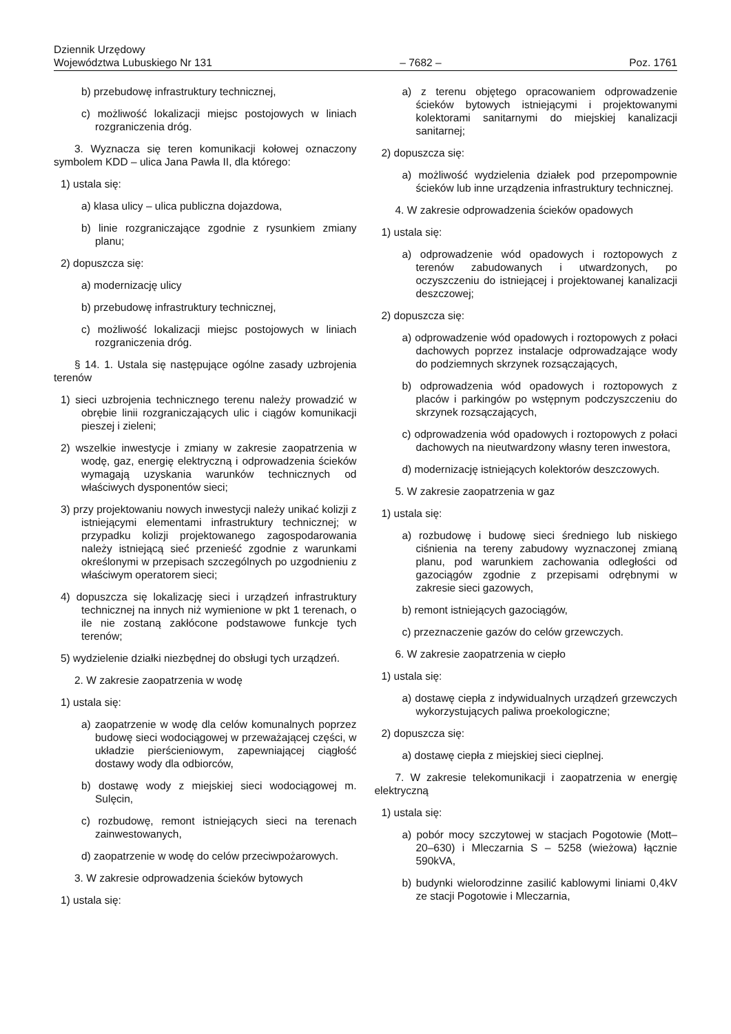Dziennik Urzędowy
Województwa Lubuskiego Nr 131 – 7682 – Poz. 1761
b) przebudowę infrastruktury technicznej,
c) możliwość lokalizacji miejsc postojowych w liniach rozgraniczenia dróg.
3. Wyznacza się teren komunikacji kołowej oznaczony symbolem KDD – ulica Jana Pawła II, dla którego:
1) ustala się:
a) klasa ulicy – ulica publiczna dojazdowa,
b) linie rozgraniczające zgodnie z rysunkiem zmiany planu;
2) dopuszcza się:
a) modernizację ulicy
b) przebudowę infrastruktury technicznej,
c) możliwość lokalizacji miejsc postojowych w liniach rozgraniczenia dróg.
§ 14. 1. Ustala się następujące ogólne zasady uzbrojenia terenów
1) sieci uzbrojenia technicznego terenu należy prowadzić w obrębie linii rozgraniczających ulic i ciągów komunikacji pieszej i zieleni;
2) wszelkie inwestycje i zmiany w zakresie zaopatrzenia w wodę, gaz, energię elektryczną i odprowadzenia ścieków wymagają uzyskania warunków technicznych od właściwych dysponentów sieci;
3) przy projektowaniu nowych inwestycji należy unikać kolizji z istniejącymi elementami infrastruktury technicznej; w przypadku kolizji projektowanego zagospodarowania należy istniejącą sieć przenieść zgodnie z warunkami określonymi w przepisach szczególnych po uzgodnieniu z właściwym operatorem sieci;
4) dopuszcza się lokalizację sieci i urządzeń infrastruktury technicznej na innych niż wymienione w pkt 1 terenach, o ile nie zostaną zakłócone podstawowe funkcje tych terenów;
5) wydzielenie działki niezbędnej do obsługi tych urządzeń.
2. W zakresie zaopatrzenia w wodę
1) ustala się:
a) zaopatrzenie w wodę dla celów komunalnych poprzez budowę sieci wodociągowej w przeważającej części, w układzie pierścieniowym, zapewniającej ciągłość dostawy wody dla odbiorców,
b) dostawę wody z miejskiej sieci wodociągowej m. Sulęcin,
c) rozbudowę, remont istniejących sieci na terenach zainwestowanych,
d) zaopatrzenie w wodę do celów przeciwpożarowych.
3. W zakresie odprowadzenia ścieków bytowych
1) ustala się:
a) z terenu objętego opracowaniem odprowadzenie ścieków bytowych istniejącymi i projektowanymi kolektorami sanitarnymi do miejskiej kanalizacji sanitarnej;
2) dopuszcza się:
a) możliwość wydzielenia działek pod przepompownie ścieków lub inne urządzenia infrastruktury technicznej.
4. W zakresie odprowadzenia ścieków opadowych
1) ustala się:
a) odprowadzenie wód opadowych i roztopowych z terenów zabudowanych i utwardzonych, po oczyszczeniu do istniejącej i projektowanej kanalizacji deszczowej;
2) dopuszcza się:
a) odprowadzenie wód opadowych i roztopowych z połaci dachowych poprzez instalacje odprowadzające wody do podziemnych skrzynek rozsączających,
b) odprowadzenia wód opadowych i roztopowych z placów i parkingów po wstępnym podczyszczeniu do skrzynek rozsączających,
c) odprowadzenia wód opadowych i roztopowych z połaci dachowych na nieutwardzony własny teren inwestora,
d) modernizację istniejących kolektorów deszczowych.
5. W zakresie zaopatrzenia w gaz
1) ustala się:
a) rozbudowę i budowę sieci średniego lub niskiego ciśnienia na tereny zabudowy wyznaczonej zmianą planu, pod warunkiem zachowania odległości od gazociągów zgodnie z przepisami odrębnymi w zakresie sieci gazowych,
b) remont istniejących gazociągów,
c) przeznaczenie gazów do celów grzewczych.
6. W zakresie zaopatrzenia w ciepło
1) ustala się:
a) dostawę ciepła z indywidualnych urządzeń grzewczych wykorzystujących paliwa proekologiczne;
2) dopuszcza się:
a) dostawę ciepła z miejskiej sieci cieplnej.
7. W zakresie telekomunikacji i zaopatrzenia w energię elektryczną
1) ustala się:
a) pobór mocy szczytowej w stacjach Pogotowie (Mott–20–630) i Mleczarnia S – 5258 (wieżowa) łącznie 590kVA,
b) budynki wielorodzinne zasilić kablowymi liniami 0,4kV ze stacji Pogotowie i Mleczarnia,